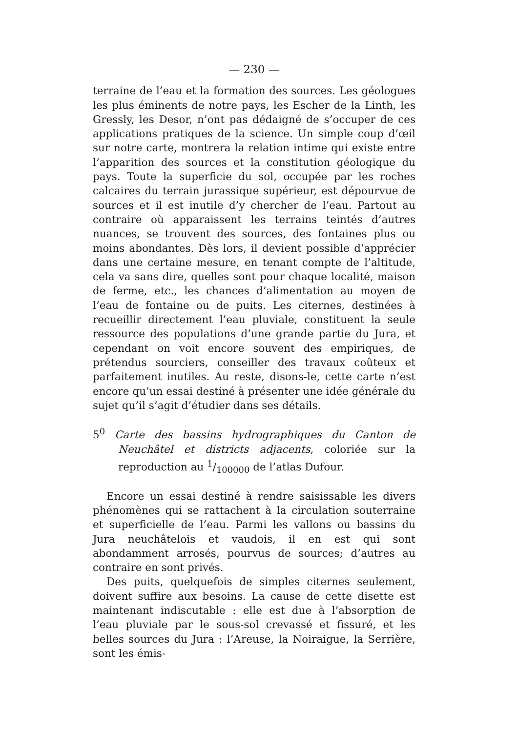— 230 —
terraine de l’eau et la formation des sources. Les géologues les plus éminents de notre pays, les Escher de la Linth, les Gressly, les Desor, n’ont pas dédaigné de s’occuper de ces applications pratiques de la science. Un simple coup d’œil sur notre carte, montrera la relation intime qui existe entre l’apparition des sources et la constitution géologique du pays. Toute la superficie du sol, occupée par les roches calcaires du terrain jurassique supérieur, est dépourvue de sources et il est inutile d’y chercher de l’eau. Partout au contraire où apparaissent les terrains teintés d’autres nuances, se trouvent des sources, des fontaines plus ou moins abondantes. Dès lors, il devient possible d’apprécier dans une certaine mesure, en tenant compte de l’altitude, cela va sans dire, quelles sont pour chaque localité, maison de ferme, etc., les chances d’alimentation au moyen de l’eau de fontaine ou de puits. Les citernes, destinées à recueillir directement l’eau pluviale, constituent la seule ressource des populations d’une grande partie du Jura, et cependant on voit encore souvent des empiriques, de prétendus sourciers, conseiller des travaux coûteux et parfaitement inutiles. Au reste, disons-le, cette carte n’est encore qu’un essai destiné à présenter une idée générale du sujet qu’il s’agit d’étudier dans ses détails.
5<sup>0</sup> Carte des bassins hydrographiques du Canton de Neuchâtel et districts adjacents, coloriée sur la reproduction au 1/100000 de l’atlas Dufour.
Encore un essai destiné à rendre saisissable les divers phénomènes qui se rattachent à la circulation souterraine et superficielle de l’eau. Parmi les vallons ou bassins du Jura neuchâtelois et vaudois, il en est qui sont abondamment arrosés, pourvus de sources; d’autres au contraire en sont privés.
Des puits, quelquefois de simples citernes seulement, doivent suffire aux besoins. La cause de cette disette est maintenant indiscutable : elle est due à l’absorption de l’eau pluviale par le sous-sol crevassé et fissuré, et les belles sources du Jura : l’Areuse, la Noiraigue, la Serrière, sont les émis-